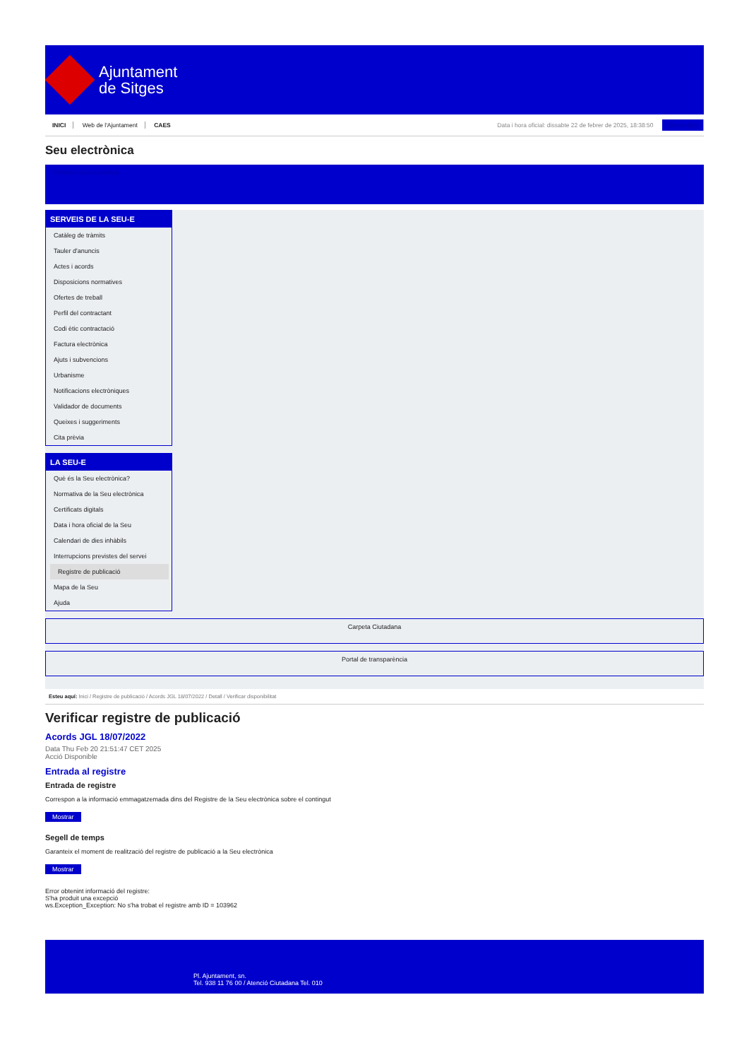Ajuntament
de Sitges
INICI Web de l'Ajuntament CAES
Data i hora oficial: dissabte 22 de febrer de 2025, 18:38:50 Sincronitza
Seu electrònica
Obtenir còpia autèntica
SERVEIS DE LA SEU-E
Catàleg de tràmits
Tauler d'anuncis
Actes i acords
Disposicions normatives
Ofertes de treball
Perfil del contractant
Codi ètic contractació
Factura electrònica
Ajuts i subvencions
Urbanisme
Notificacions electròniques
Validador de documents
Queixes i suggeriments
Cita prèvia
LA SEU-E
Què és la Seu electrònica?
Normativa de la Seu electrònica
Certificats digitals
Data i hora oficial de la Seu
Calendari de dies inhàbils
Interrupcions previstes del servei
Registre de publicació
Mapa de la Seu
Ajuda
Carpeta Ciutadana
Portal de transparència
Esteu aquí: Inici / Registre de publicació / Acords JGL 18/07/2022 / Detall / Verificar disponibilitat
Verificar registre de publicació
Acords JGL 18/07/2022
Data Thu Feb 20 21:51:47 CET 2025
Acció Disponible
Entrada al registre
Entrada de registre
Correspon a la informació emmagatzemada dins del Registre de la Seu electrònica sobre el contingut
Mostrar
Segell de temps
Garanteix el moment de realització del registre de publicació a la Seu electrònica
Mostrar
Error obtenint informació del registre:
S'ha produit una excepció
ws.Exception_Exception: No s'ha trobat el registre amb ID = 103962
Pl. Ajuntament, sn.
Tel. 938 11 76 00 / Atenció Ciutadana Tel. 010